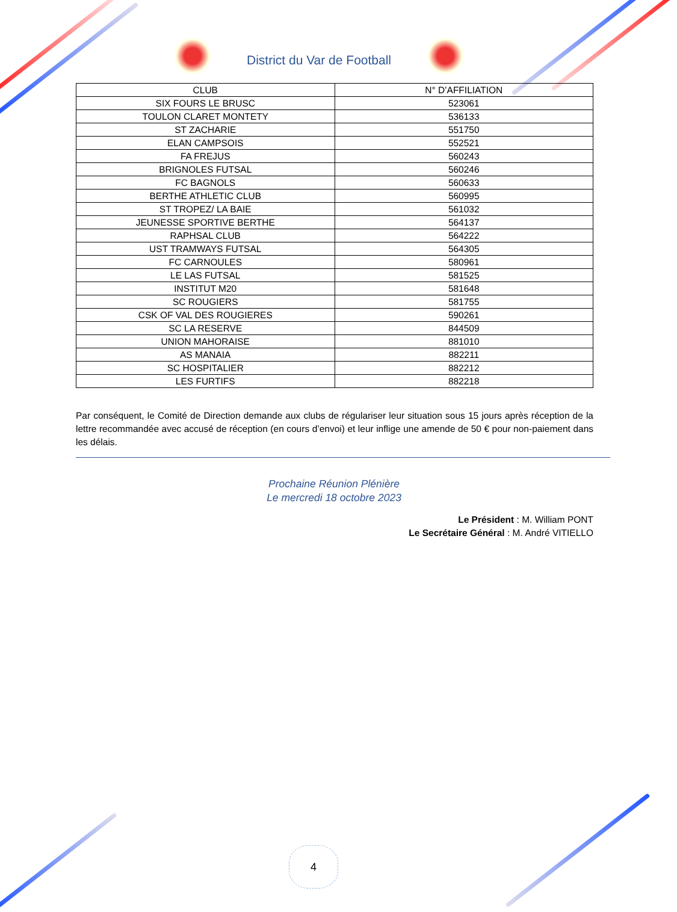District du Var de Football
| CLUB | N° D’AFFILIATION |
| --- | --- |
| SIX FOURS LE BRUSC | 523061 |
| TOULON CLARET MONTETY | 536133 |
| ST ZACHARIE | 551750 |
| ELAN CAMPSOIS | 552521 |
| FA FREJUS | 560243 |
| BRIGNOLES FUTSAL | 560246 |
| FC BAGNOLS | 560633 |
| BERTHE ATHLETIC CLUB | 560995 |
| ST TROPEZ/ LA BAIE | 561032 |
| JEUNESSE SPORTIVE BERTHE | 564137 |
| RAPHSAL CLUB | 564222 |
| UST TRAMWAYS FUTSAL | 564305 |
| FC CARNOULES | 580961 |
| LE LAS FUTSAL | 581525 |
| INSTITUT M20 | 581648 |
| SC ROUGIERS | 581755 |
| CSK OF VAL DES ROUGIERES | 590261 |
| SC LA RESERVE | 844509 |
| UNION MAHORAISE | 881010 |
| AS MANAIA | 882211 |
| SC HOSPITALIER | 882212 |
| LES FURTIFS | 882218 |
Par conséquent, le Comité de Direction demande aux clubs de régulariser leur situation sous 15 jours après réception de la lettre recommandée avec accusé de réception (en cours d’envoi) et leur inflige une amende de 50 € pour non-paiement dans les délais.
Prochaine Réunion Plénière
Le mercredi 18 octobre 2023
Le Président : M. William PONT
Le Secrétaire Général : M. André VITIELLO
4